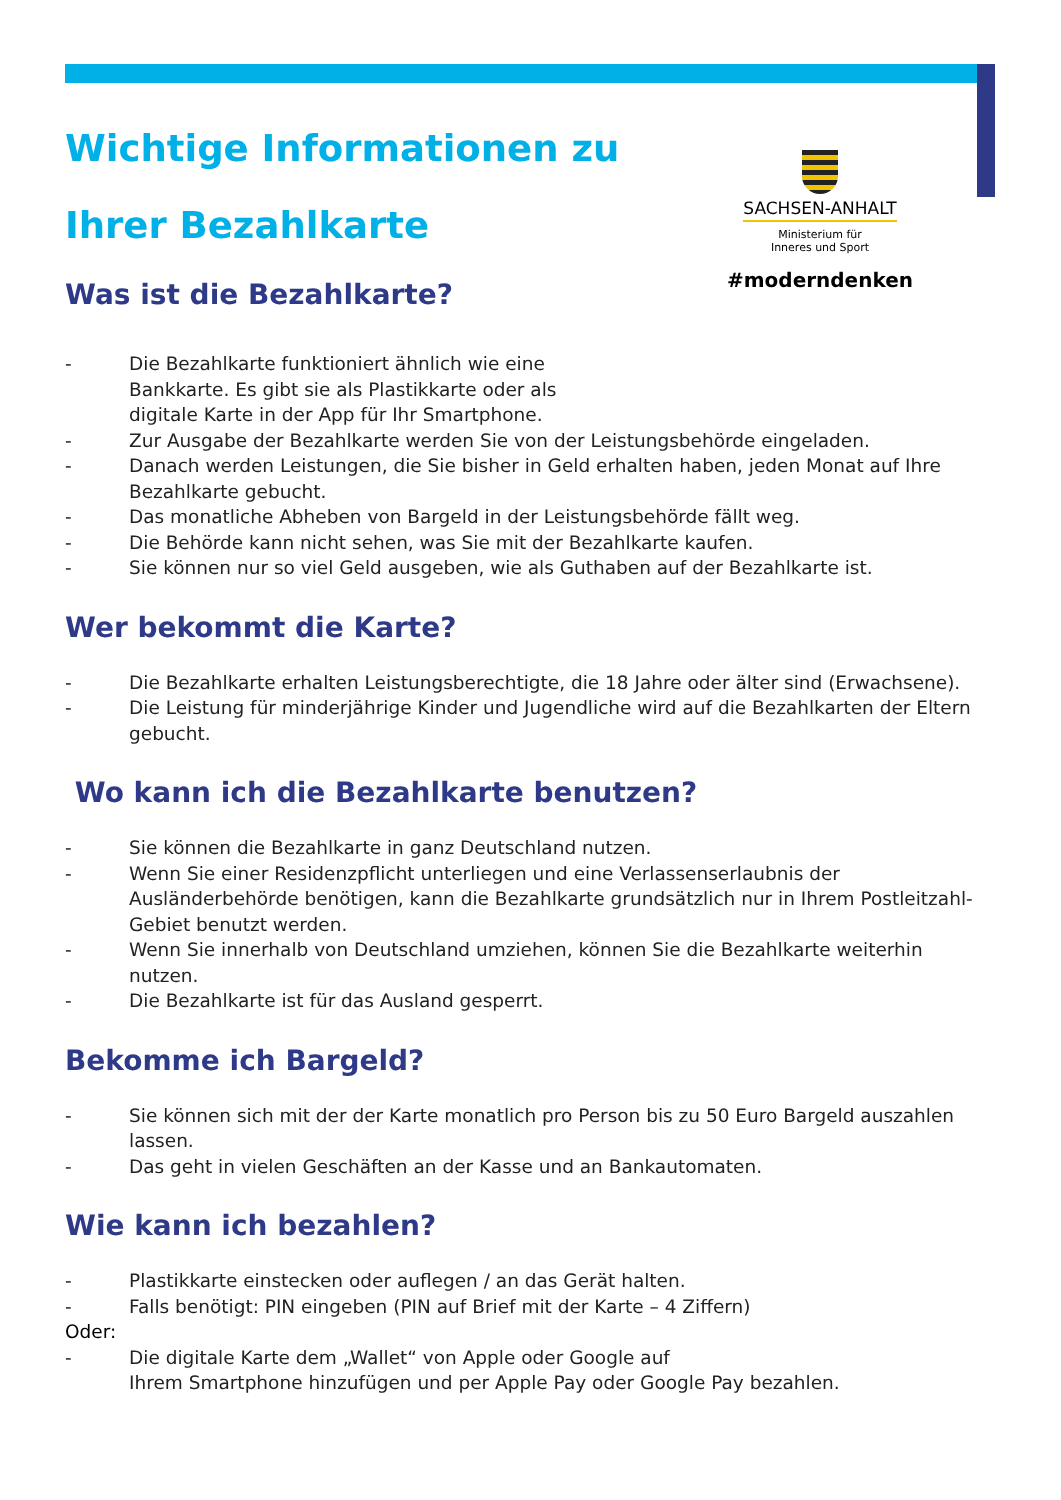Wichtige Informationen zu
Ihrer Bezahlkarte
Was ist die Bezahlkarte?
SACHSEN-ANHALT
Ministerium für
Inneres und Sport
#moderndenken
- Die Bezahlkarte funktioniert ähnlich wie eine
Bankkarte. Es gibt sie als Plastikkarte oder als
digitale Karte in der App für Ihr Smartphone.
- Zur Ausgabe der Bezahlkarte werden Sie von der Leistungsbehörde eingeladen.
- Danach werden Leistungen, die Sie bisher in Geld erhalten haben, jeden Monat auf Ihre Bezahlkarte gebucht.
- Das monatliche Abheben von Bargeld in der Leistungsbehörde fällt weg.
- Die Behörde kann nicht sehen, was Sie mit der Bezahlkarte kaufen.
- Sie können nur so viel Geld ausgeben, wie als Guthaben auf der Bezahlkarte ist.
Wer bekommt die Karte?
- Die Bezahlkarte erhalten Leistungsberechtigte, die 18 Jahre oder älter sind (Erwachsene).
- Die Leistung für minderjährige Kinder und Jugendliche wird auf die Bezahlkarten der Eltern gebucht.
Wo kann ich die Bezahlkarte benutzen?
- Sie können die Bezahlkarte in ganz Deutschland nutzen.
- Wenn Sie einer Residenzpflicht unterliegen und eine Verlassenserlaubnis der Ausländerbehörde benötigen, kann die Bezahlkarte grundsätzlich nur in Ihrem Postleitzahl-Gebiet benutzt werden.
- Wenn Sie innerhalb von Deutschland umziehen, können Sie die Bezahlkarte weiterhin nutzen.
- Die Bezahlkarte ist für das Ausland gesperrt.
Bekomme ich Bargeld?
- Sie können sich mit der der Karte monatlich pro Person bis zu 50 Euro Bargeld auszahlen lassen.
- Das geht in vielen Geschäften an der Kasse und an Bankautomaten.
Wie kann ich bezahlen?
- Plastikkarte einstecken oder auflegen / an das Gerät halten.
- Falls benötigt: PIN eingeben (PIN auf Brief mit der Karte – 4 Ziffern)
Oder:
- Die digitale Karte dem „Wallet“ von Apple oder Google auf
Ihrem Smartphone hinzufügen und per Apple Pay oder Google Pay bezahlen.